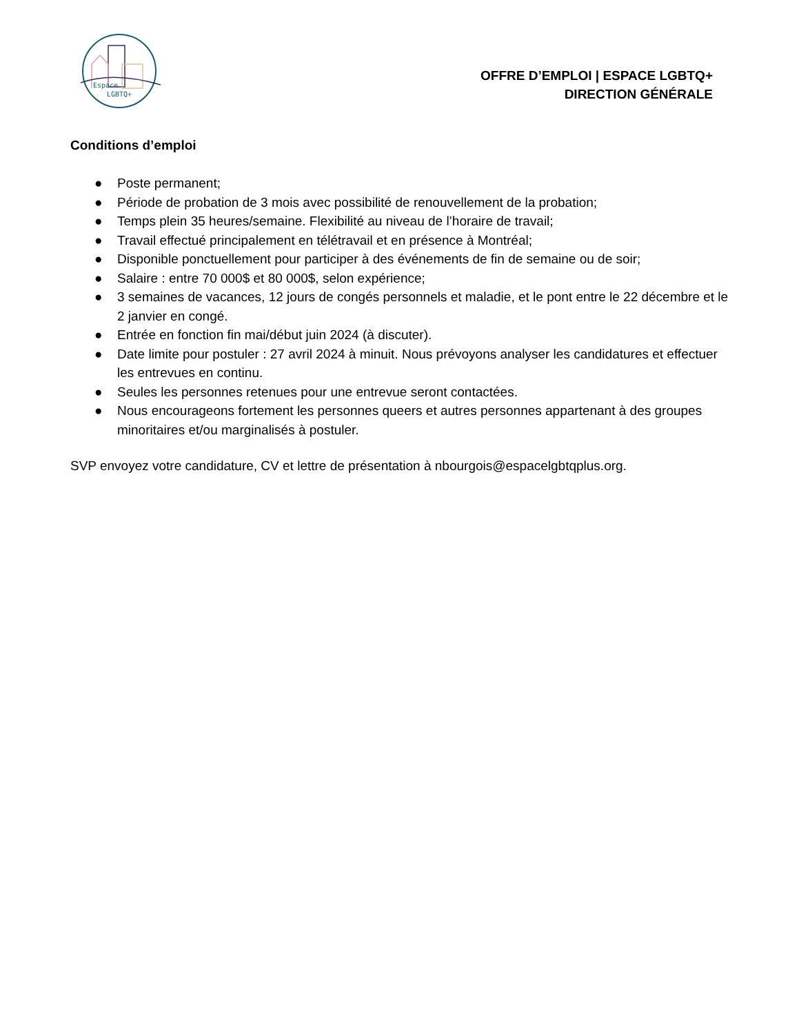Espace
LGBTQ+
OFFRE D’EMPLOI | ESPACE LGBTQ+
DIRECTION GÉNÉRALE
Conditions d’emploi
● Poste permanent;
● Période de probation de 3 mois avec possibilité de renouvellement de la probation;
● Temps plein 35 heures/semaine. Flexibilité au niveau de l’horaire de travail;
● Travail effectué principalement en télétravail et en présence à Montréal;
● Disponible ponctuellement pour participer à des événements de fin de semaine ou de soir;
● Salaire : entre 70 000$ et 80 000$, selon expérience;
● 3 semaines de vacances, 12 jours de congés personnels et maladie, et le pont entre le 22 décembre et le 2 janvier en congé.
● Entrée en fonction fin mai/début juin 2024 (à discuter).
● Date limite pour postuler : 27 avril 2024 à minuit. Nous prévoyons analyser les candidatures et effectuer les entrevues en continu.
● Seules les personnes retenues pour une entrevue seront contactées.
● Nous encourageons fortement les personnes queers et autres personnes appartenant à des groupes minoritaires et/ou marginalisés à postuler.
SVP envoyez votre candidature, CV et lettre de présentation à nbourgois@espacelgbtqplus.org.